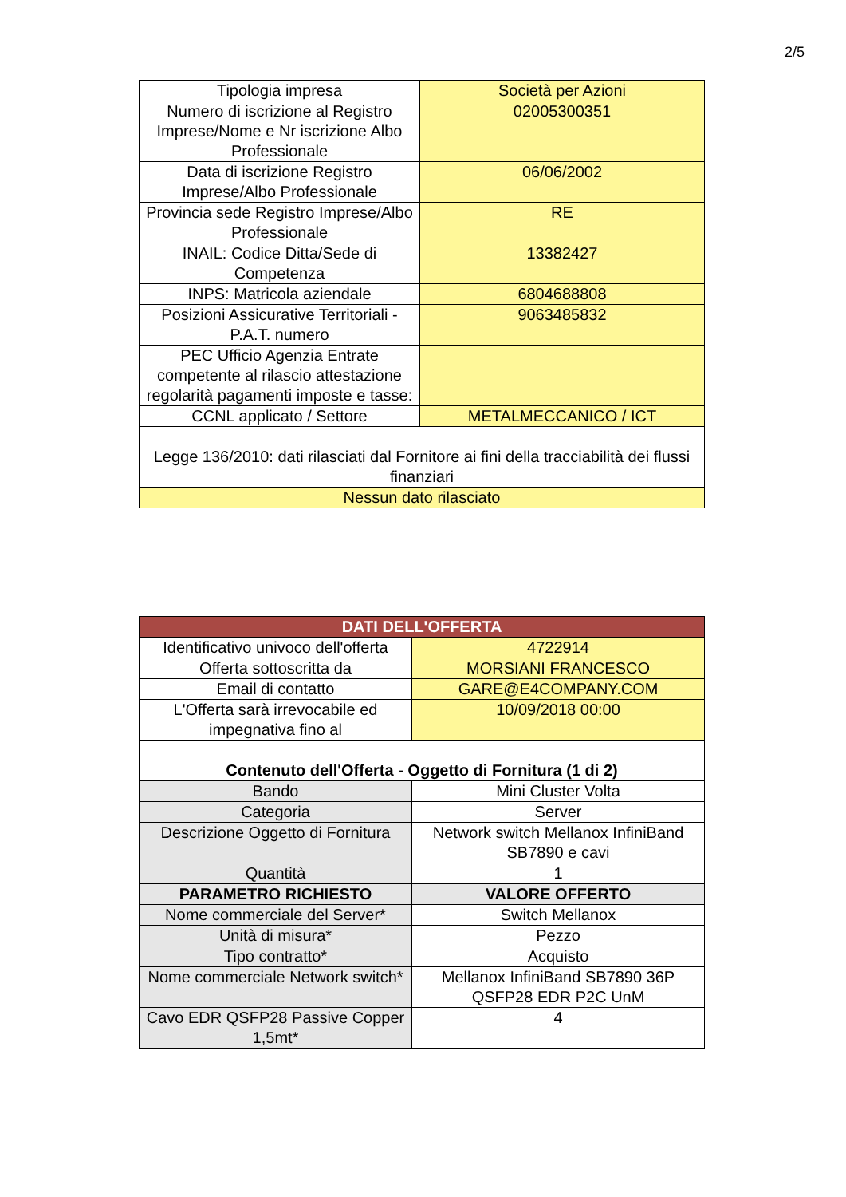2/5
| Tipologia impresa | Società per Azioni |
| Numero di iscrizione al Registro Imprese/Nome e Nr iscrizione Albo Professionale | 02005300351 |
| Data di iscrizione Registro Imprese/Albo Professionale | 06/06/2002 |
| Provincia sede Registro Imprese/Albo Professionale | RE |
| INAIL: Codice Ditta/Sede di Competenza | 13382427 |
| INPS: Matricola aziendale | 6804688808 |
| Posizioni Assicurative Territoriali - P.A.T. numero | 9063485832 |
| PEC Ufficio Agenzia Entrate competente al rilascio attestazione regolarità pagamenti imposte e tasse: | |
| CCNL applicato / Settore | METALMECCANICO / ICT |
| Legge 136/2010: dati rilasciati dal Fornitore ai fini della tracciabilità dei flussi finanziari | |
| Nessun dato rilasciato | |
| DATI DELL'OFFERTA | |
| Identificativo univoco dell'offerta | 4722914 |
| Offerta sottoscritta da | MORSIANI FRANCESCO |
| Email di contatto | GARE@E4COMPANY.COM |
| L'Offerta sarà irrevocabile ed impegnativa fino al | 10/09/2018 00:00 |
| Contenuto dell'Offerta - Oggetto di Fornitura (1 di 2) | |
| Bando | Mini Cluster Volta |
| Categoria | Server |
| Descrizione Oggetto di Fornitura | Network switch Mellanox InfiniBand SB7890 e cavi |
| Quantità | 1 |
| PARAMETRO RICHIESTO | VALORE OFFERTO |
| Nome commerciale del Server* | Switch Mellanox |
| Unità di misura* | Pezzo |
| Tipo contratto* | Acquisto |
| Nome commerciale Network switch* | Mellanox InfiniBand SB7890 36P QSFP28 EDR P2C UnM |
| Cavo EDR QSFP28 Passive Copper 1,5mt* | 4 |